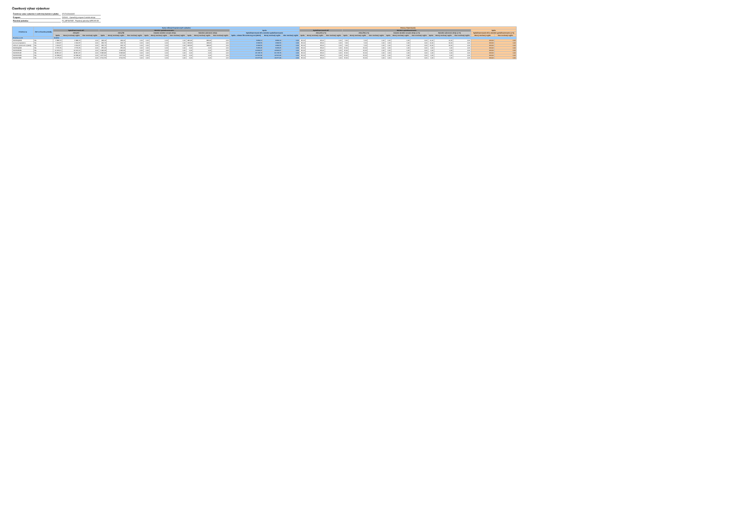Čiastkový výkaz výdavkov
| Čiastkový výkaz výdavkov k súhrnnej žiadosti o platbu: | 3717012000065 |
| Program: | 312000 - Operačný program Ľudské zdroje |
| Platobná jednotka: | PJ_MPSVRSR - Platobná jednotka MPSVR SR |
| Prioritná os | ŽoP zo finančnej obálky | Suma celkových oprávnených výdavkov | | | | | | | | | | | | | | | Pomery financovania | | | | | | | | | | | | | |
| --- | --- | --- | --- | --- | --- | --- | --- | --- | --- | --- | --- | --- | --- | --- | --- | --- | --- | --- | --- | --- | --- | --- | --- | --- | --- | --- | --- | --- | --- | --- |
| | | Spolufinancovanie EÚ | | | Národné spolufinancovanie | | | | | | | | | Spolu | | | Spolufinancovanie EÚ | | | Národné spolufinancovanie | | | | | | | | | Spolu | |
| | | Zdroj EÚ | | | Zdroj ŠR | | | Ostatné národné verejné zdroje | | | Národné súkromné zdroje | | | Spolufinancovanie EÚ a národné spolufinancovanie | | | Zdroj EÚ (v %) | | | Zdroj ŠR (v %) | | | Ostatné národné verejné zdroje (v %) | | | Národné súkromné zdroje (v %) | | | Spolufinancovanie EÚ a národné spolufinancovanie (v %) | |
| | | Spolu | Menej rozvinutý región | Viac rozvinutý región | Spolu | Menej rozvinutý región | Viac rozvinutý región | Spolu | Menej rozvinutý región | Viac rozvinutý región | Spolu | Menej rozvinutý región | Viac rozvinutý región | Spolu - vrátane ŠR za Interreg V-A (CBAT) | Menej rozvinutý región | Viac rozvinutý región | Spolu | Menej rozvinutý región | Viac rozvinutý región | Spolu | Menej rozvinutý región | Viac rozvinutý región | Spolu | Menej rozvinutý región | Viac rozvinutý región | Spolu | Menej rozvinutý región | Viac rozvinutý región | Menej rozvinutý región | Viac rozvinutý región |
| Prioritná os 03 | | 312030 | | | | | | | | | | | | | | | | | | | | | | | | | | | | |
| 312031Q308 | Nie | 6 388,74 | 6 388,74 | 0,00 | 493,44 | 493,44 | 0,00 | 0,00 | 0,00 | 0,00 | 986,92 | 986,92 | 0,00 | 6 869,10 | 6 869,10 | 0,00 | 85,00 | 85,00 | 0,00 | 5,00 | 5,00 | 0,00 | 0,00 | 0,00 | 0,00 | 10,00 | 10,00 | 0,00 | 100,00 | 0,00 |
| suma k preplateniu | Nie | 4 194,37 | 4 194,37 | 0,00 | 246,72 | 246,72 | 0,00 | 0,00 | 0,00 | 0,00 | 493,46 | 493,46 | 0,00 | 4 934,56 | 4 934,56 | 0,00 | 85,00 | 85,00 | 0,00 | 5,00 | 5,00 | 0,00 | 0,00 | 0,00 | 0,00 | 10,00 | 10,00 | 0,00 | 100,00 | 0,00 |
| celkové oprávnené výdavky | Nie | 4 194,37 | 4 194,37 | 0,00 | 246,72 | 246,72 | 0,00 | 0,00 | 0,00 | 0,00 | 493,46 | 493,46 | 0,00 | 4 934,56 | 4 934,56 | 0,00 | 85,00 | 85,00 | 0,00 | 5,00 | 5,00 | 0,00 | 0,00 | 0,00 | 0,00 | 10,00 | 10,00 | 0,00 | 100,00 | 0,00 |
| 312031Q492 | Nie | 2 579,79 | 2 579,79 | 0,00 | 455,26 | 455,26 | 0,00 | 0,00 | 0,00 | 0,00 | 0,00 | 0,00 | 0,00 | 3 035,05 | 3 035,05 | 0,00 | 85,00 | 85,00 | 0,00 | 15,00 | 15,00 | 0,00 | 0,00 | 0,00 | 0,00 | 0,00 | 0,00 | 0,00 | 100,00 | 0,00 |
| 312031R439 | Nie | 10 916,01 | 10 916,01 | 0,00 | 1 926,36 | 1 926,36 | 0,00 | 0,00 | 0,00 | 0,00 | 0,00 | 0,00 | 0,00 | 12 842,37 | 12 842,37 | 0,00 | 85,00 | 85,00 | 0,00 | 15,00 | 15,00 | 0,00 | 0,00 | 0,00 | 0,00 | 0,00 | 0,00 | 0,00 | 100,00 | 0,00 |
| 312031S126 | Nie | 18 851,97 | 18 851,97 | 0,00 | 3 326,82 | 3 326,82 | 0,00 | 0,00 | 0,00 | 0,00 | 0,00 | 0,00 | 0,00 | 22 178,79 | 22 178,79 | 0,00 | 85,00 | 85,00 | 0,00 | 15,00 | 15,00 | 0,00 | 0,00 | 0,00 | 0,00 | 0,00 | 0,00 | 0,00 | 100,00 | 0,00 |
| 312031S263 | Nie | 10 638,02 | 10 638,02 | 0,00 | 1 877,30 | 1 877,30 | 0,00 | 0,00 | 0,00 | 0,00 | 0,00 | 0,00 | 0,00 | 12 515,32 | 12 515,32 | 0,00 | 85,00 | 85,00 | 0,00 | 15,00 | 15,00 | 0,00 | 0,00 | 0,00 | 0,00 | 0,00 | 0,00 | 0,00 | 100,00 | 0,00 |
| 312031T288 | Nie | 14 175,03 | 14 175,03 | 0,00 | 2 501,56 | 2 501,56 | 0,00 | 0,00 | 0,00 | 0,00 | 0,00 | 0,00 | 0,00 | 16 677,09 | 16 677,09 | 0,00 | 85,00 | 85,00 | 0,00 | 15,00 | 15,00 | 0,00 | 0,00 | 0,00 | 0,00 | 0,00 | 0,00 | 0,00 | 100,00 | 0,00 |